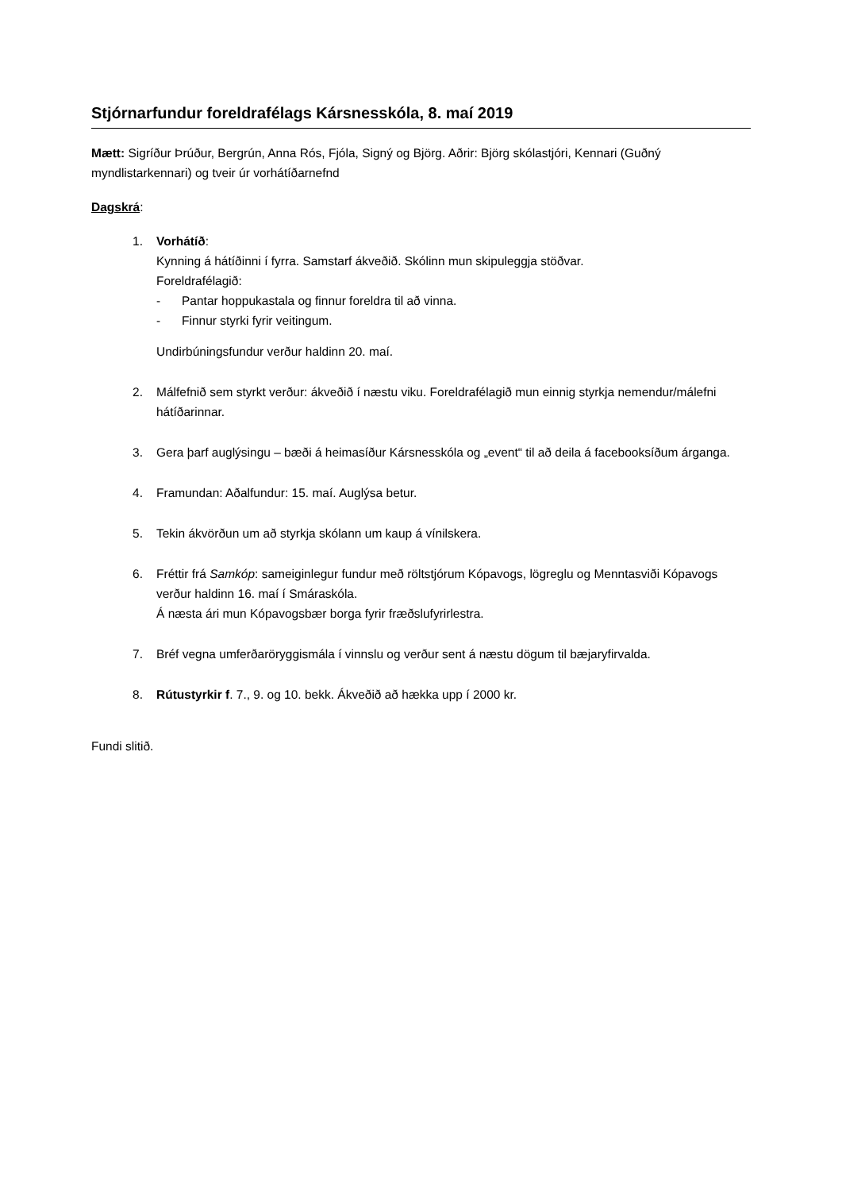Stjórnarfundur foreldrafélags Kársnesskóla, 8. maí 2019
Mætt: Sigríður Þrúður, Bergrún, Anna Rós, Fjóla, Signý og Björg. Aðrir: Björg skólastjóri, Kennari (Guðný myndlistarkennari) og tveir úr vorhátíðarnefnd
Dagskrá:
1. Vorhátíð:
Kynning á hátíðinni í fyrra. Samstarf ákveðið. Skólinn mun skipuleggja stöðvar.
Foreldrafélagið:
- Pantar hoppukastala og finnur foreldra til að vinna.
- Finnur styrki fyrir veitingum.
Undirbúningsfundur verður haldinn 20. maí.
2. Málfefnið sem styrkt verður: ákveðið í næstu viku. Foreldrafélagið mun einnig styrkja nemendur/málefni hátíðarinnar.
3. Gera þarf auglýsingu – bæði á heimasíður Kársnesskóla og „event“ til að deila á facebooksíðum árganga.
4. Framundan: Aðalfundur: 15. maí. Auglýsa betur.
5. Tekin ákvörðun um að styrkja skólann um kaup á vínilskera.
6. Fréttir frá Samkóp: sameiginlegur fundur með röltstjórum Kópavogs, lögreglu og Menntasviði Kópavogs verður haldinn 16. maí í Smáraskóla.
Á næsta ári mun Kópavogsbær borga fyrir fræðslufyrirlestra.
7. Bréf vegna umferðaröryggismála í vinnslu og verður sent á næstu dögum til bæjaryfirvalda.
8. Rútustyrkir f. 7., 9. og 10. bekk. Ákveðið að hækka upp í 2000 kr.
Fundi slitið.